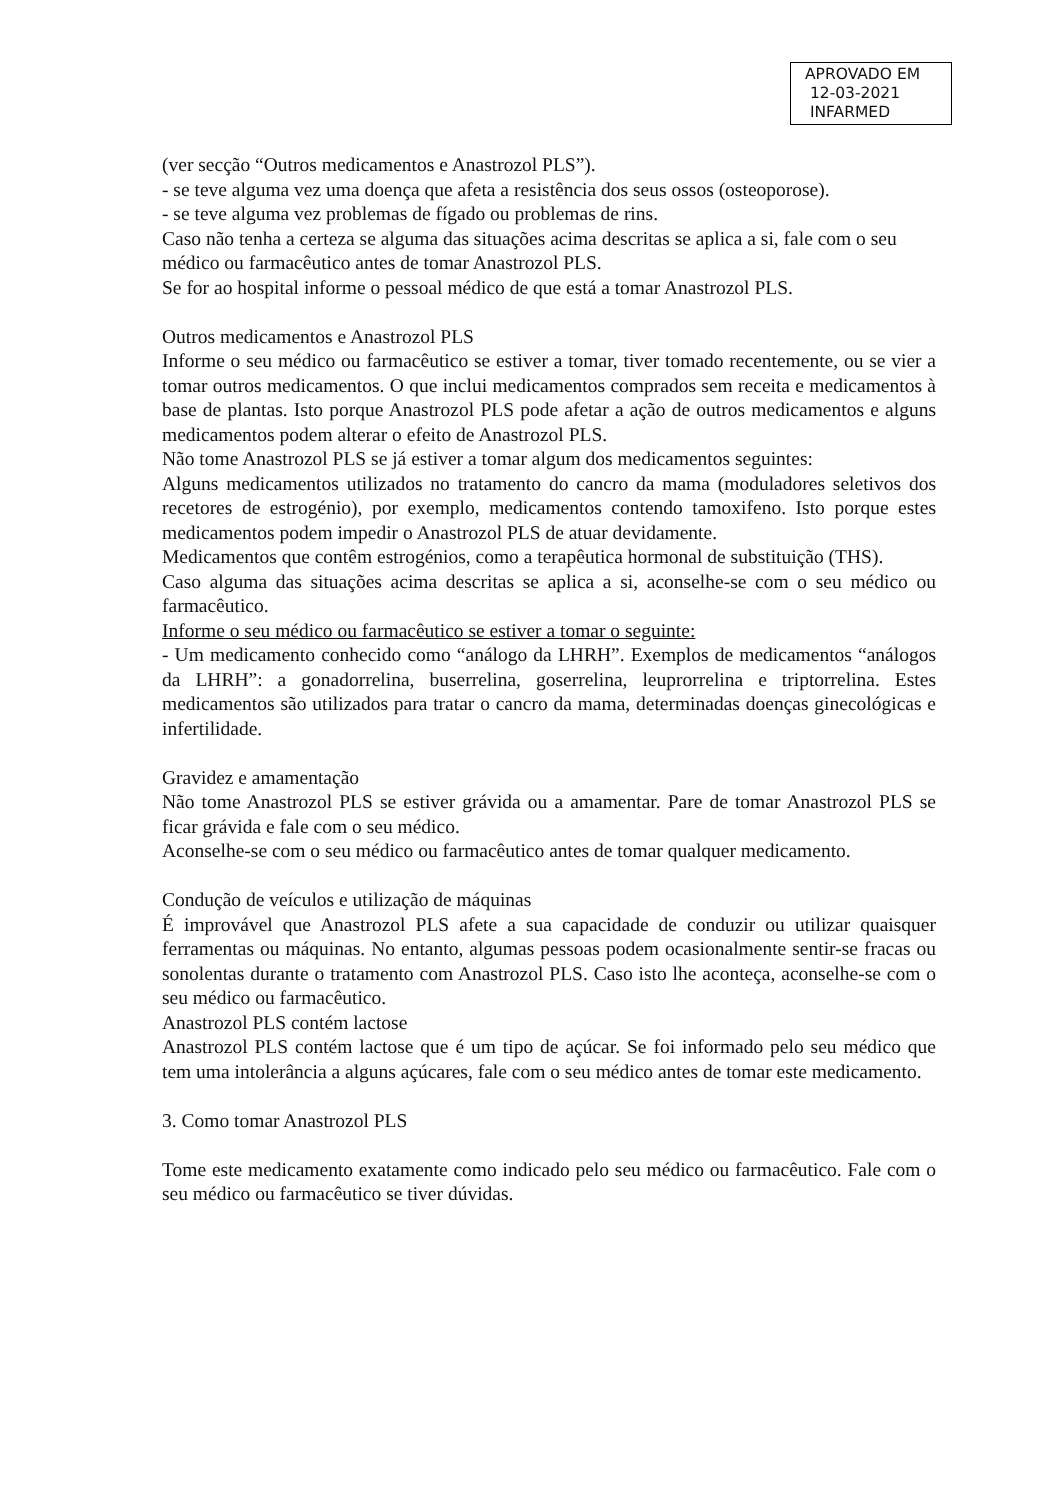APROVADO EM
12-03-2021
INFARMED
(ver secção “Outros medicamentos e Anastrozol PLS”).
- se teve alguma vez uma doença que afeta a resistência dos seus ossos (osteoporose).
- se teve alguma vez problemas de fígado ou problemas de rins.
Caso não tenha a certeza se alguma das situações acima descritas se aplica a si, fale com o seu
médico ou farmacêutico antes de tomar Anastrozol PLS.
Se for ao hospital informe o pessoal médico de que está a tomar Anastrozol PLS.
Outros medicamentos e Anastrozol PLS
Informe o seu médico ou farmacêutico se estiver a tomar, tiver tomado recentemente, ou se vier a tomar outros medicamentos. O que inclui medicamentos comprados sem receita e medicamentos à base de plantas. Isto porque Anastrozol PLS pode afetar a ação de outros medicamentos e alguns medicamentos podem alterar o efeito de Anastrozol PLS.
Não tome Anastrozol PLS se já estiver a tomar algum dos medicamentos seguintes:
Alguns medicamentos utilizados no tratamento do cancro da mama (moduladores seletivos dos recetores de estrogénio), por exemplo, medicamentos contendo tamoxifeno. Isto porque estes medicamentos podem impedir o Anastrozol PLS de atuar devidamente.
Medicamentos que contêm estrogénios, como a terapêutica hormonal de substituição (THS).
Caso alguma das situações acima descritas se aplica a si, aconselhe-se com o seu médico ou farmacêutico.
Informe o seu médico ou farmacêutico se estiver a tomar o seguinte:
- Um medicamento conhecido como “análogo da LHRH”. Exemplos de medicamentos “análogos da LHRH”: a gonadorrelina, buserrelina, goserrelina, leuprorrelina e triptorrelina. Estes medicamentos são utilizados para tratar o cancro da mama, determinadas doenças ginecológicas e infertilidade.
Gravidez e amamentação
Não tome Anastrozol PLS se estiver grávida ou a amamentar. Pare de tomar Anastrozol PLS se ficar grávida e fale com o seu médico.
Aconselhe-se com o seu médico ou farmacêutico antes de tomar qualquer medicamento.
Condução de veículos e utilização de máquinas
É improvável que Anastrozol PLS afete a sua capacidade de conduzir ou utilizar quaisquer ferramentas ou máquinas. No entanto, algumas pessoas podem ocasionalmente sentir-se fracas ou sonolentas durante o tratamento com Anastrozol PLS. Caso isto lhe aconteça, aconselhe-se com o seu médico ou farmacêutico.
Anastrozol PLS contém lactose
Anastrozol PLS contém lactose que é um tipo de açúcar. Se foi informado pelo seu médico que tem uma intolerância a alguns açúcares, fale com o seu médico antes de tomar este medicamento.
3. Como tomar Anastrozol PLS
Tome este medicamento exatamente como indicado pelo seu médico ou farmacêutico. Fale com o seu médico ou farmacêutico se tiver dúvidas.